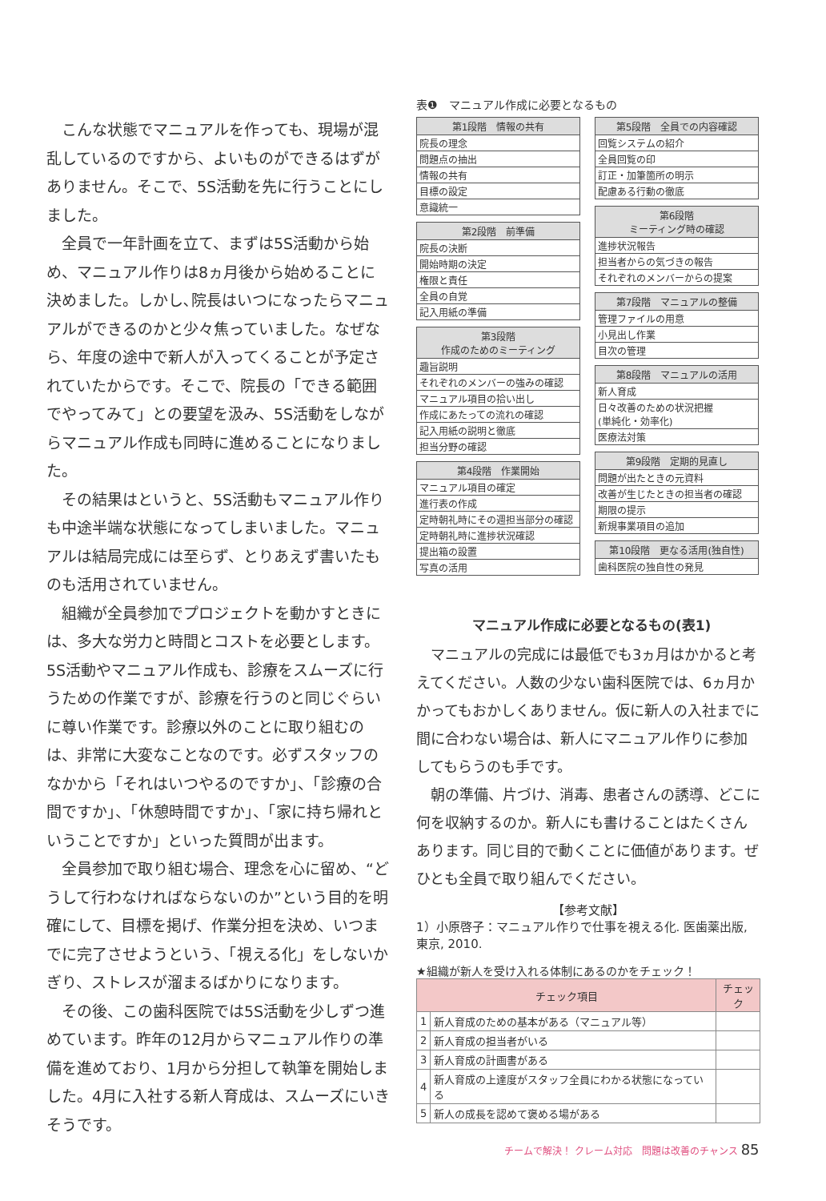こんな状態でマニュアルを作っても、現場が混乱しているのですから、よいものができるはずがありません。そこで、5S活動を先に行うことにしました。
全員で一年計画を立て、まずは5S活動から始め、マニュアル作りは8ヵ月後から始めることに決めました。しかし､院長はいつになったらマニュアルができるのかと少々焦っていました。なぜなら、年度の途中で新人が入ってくることが予定されていたからです。そこで、院長の「できる範囲でやってみて」との要望を汲み、5S活動をしながらマニュアル作成も同時に進めることになりました。
その結果はというと、5S活動もマニュアル作りも中途半端な状態になってしまいました。マニュアルは結局完成には至らず、とりあえず書いたものも活用されていません。
組織が全員参加でプロジェクトを動かすときには、多大な労力と時間とコストを必要とします。5S活動やマニュアル作成も、診療をスムーズに行うための作業ですが、診療を行うのと同じぐらいに尊い作業です。診療以外のことに取り組むのは、非常に大変なことなのです。必ずスタッフのなかから「それはいつやるのですか」、「診療の合間ですか」、「休憩時間ですか」、「家に持ち帰れということですか」といった質問が出ます。
全員参加で取り組む場合、理念を心に留め、“どうして行わなければならないのか”という目的を明確にして、目標を掲げ、作業分担を決め、いつまでに完了させようという、「視える化」をしないかぎり、ストレスが溜まるばかりになります。
その後、この歯科医院では5S活動を少しずつ進めています。昨年の12月からマニュアル作りの準備を進めており、1月から分担して執筆を開始しました。4月に入社する新人育成は、スムーズにいきそうです。
表❶　マニュアル作成に必要となるもの
| 第1段階 情報の共有 |
| --- |
| 院長の理念 |
| 問題点の抽出 |
| 情報の共有 |
| 目標の設定 |
| 意識統一 |
| 第2段階 前準備 |
| --- |
| 院長の決断 |
| 開始時期の決定 |
| 権限と責任 |
| 全員の自覚 |
| 記入用紙の準備 |
| 第3段階 作成のためのミーティング |
| --- |
| 趣旨説明 |
| それぞれのメンバーの強みの確認 |
| マニュアル項目の拾い出し |
| 作成にあたっての流れの確認 |
| 記入用紙の説明と徹底 |
| 担当分野の確認 |
| 第4段階 作業開始 |
| --- |
| マニュアル項目の確定 |
| 進行表の作成 |
| 定時朝礼時にその週担当部分の確認 |
| 定時朝礼時に進捗状況確認 |
| 提出箱の設置 |
| 写真の活用 |
| 第5段階 全員での内容確認 |
| --- |
| 回覧システムの紹介 |
| 全員回覧の印 |
| 訂正・加筆箇所の明示 |
| 配慮ある行動の徹底 |
| 第6段階 ミーティング時の確認 |
| --- |
| 進捗状況報告 |
| 担当者からの気づきの報告 |
| それぞれのメンバーからの提案 |
| 第7段階 マニュアルの整備 |
| --- |
| 管理ファイルの用意 |
| 小見出し作業 |
| 目次の管理 |
| 第8段階 マニュアルの活用 |
| --- |
| 新人育成 |
| 日々改善のための状況把握 (単純化・効率化) |
| 医療法対策 |
| 第9段階 定期的見直し |
| --- |
| 問題が出たときの元資料 |
| 改善が生じたときの担当者の確認 |
| 期限の提示 |
| 新規事業項目の追加 |
| 第10段階 更なる活用(独自性) |
| --- |
| 歯科医院の独自性の発見 |
マニュアル作成に必要となるもの(表1)
マニュアルの完成には最低でも3ヵ月はかかると考えてください。人数の少ない歯科医院では、6ヵ月かかってもおかしくありません。仮に新人の入社までに間に合わない場合は、新人にマニュアル作りに参加してもらうのも手です。
朝の準備、片づけ、消毒、患者さんの誘導、どこに何を収納するのか。新人にも書けることはたくさんあります。同じ目的で動くことに価値があります。ぜひとも全員で取り組んでください。
【参考文献】
1）小原啓子：マニュアル作りで仕事を視える化. 医歯薬出版, 東京, 2010.
★組織が新人を受け入れる体制にあるのかをチェック！
| チェック項目 | | チェック |
| --- | --- | --- |
| 1 | 新人育成のための基本がある（マニュアル等） | |
| 2 | 新人育成の担当者がいる | |
| 3 | 新人育成の計画書がある | |
| 4 | 新人育成の上達度がスタッフ全員にわかる状態になっている | |
| 5 | 新人の成長を認めて褒める場がある | |
チームで解決！ クレーム対応　問題は改善のチャンス 85